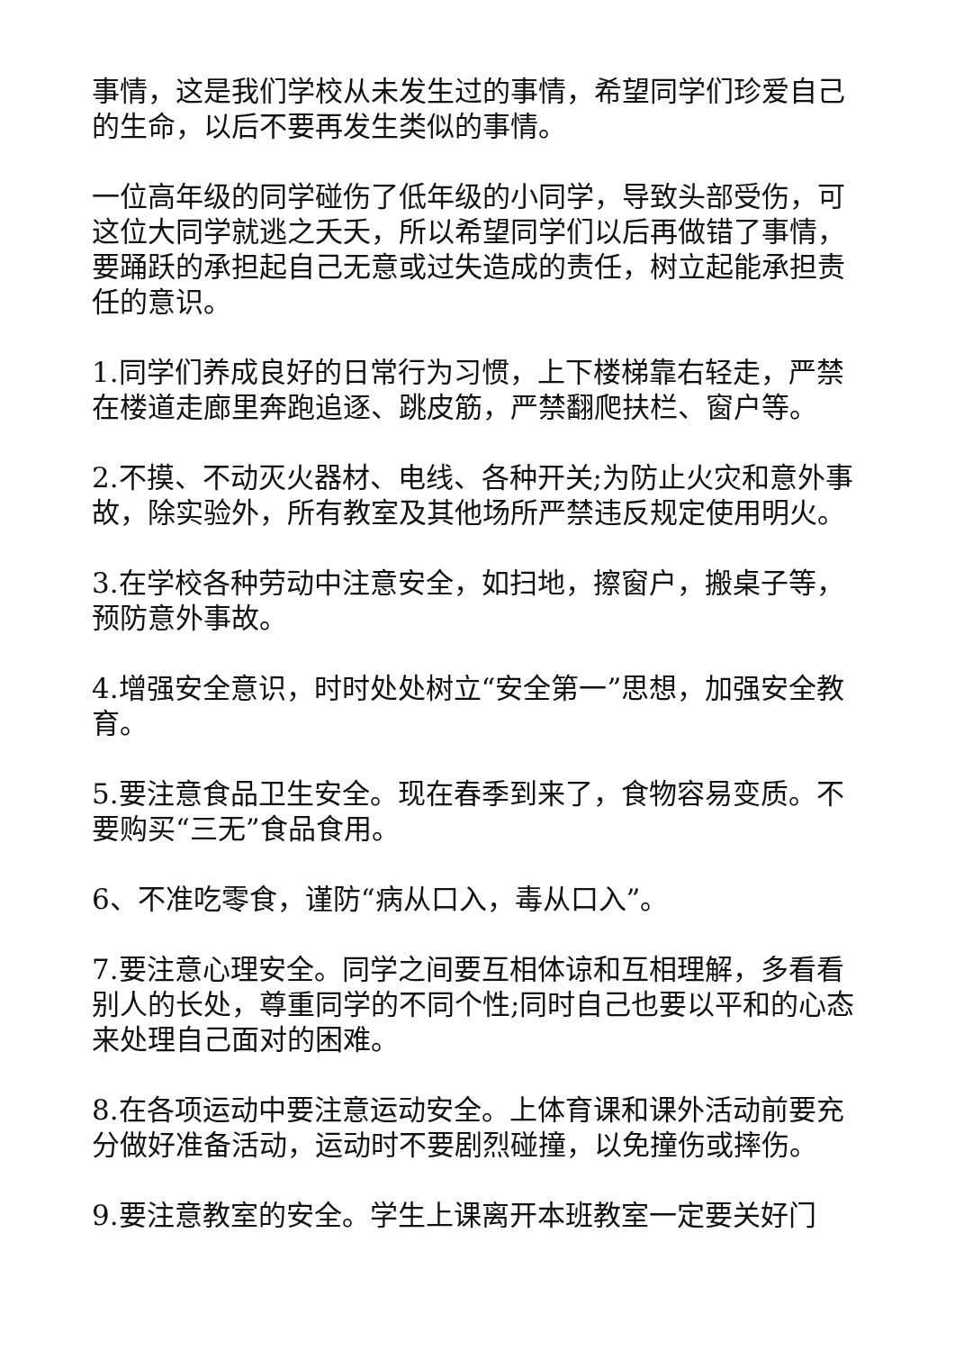事情，这是我们学校从未发生过的事情，希望同学们珍爱自己的生命，以后不要再发生类似的事情。
一位高年级的同学碰伤了低年级的小同学，导致头部受伤，可这位大同学就逃之夭夭，所以希望同学们以后再做错了事情，要踊跃的承担起自己无意或过失造成的责任，树立起能承担责任的意识。
1.同学们养成良好的日常行为习惯，上下楼梯靠右轻走，严禁在楼道走廊里奔跑追逐、跳皮筋，严禁翻爬扶栏、窗户等。
2.不摸、不动灭火器材、电线、各种开关;为防止火灾和意外事故，除实验外，所有教室及其他场所严禁违反规定使用明火。
3.在学校各种劳动中注意安全，如扫地，擦窗户，搬桌子等，预防意外事故。
4.增强安全意识，时时处处树立“安全第一”思想，加强安全教育。
5.要注意食品卫生安全。现在春季到来了，食物容易变质。不要购买“三无”食品食用。
6、不准吃零食，谨防“病从口入，毒从口入”。
7.要注意心理安全。同学之间要互相体谅和互相理解，多看看别人的长处，尊重同学的不同个性;同时自己也要以平和的心态来处理自己面对的困难。
8.在各项运动中要注意运动安全。上体育课和课外活动前要充分做好准备活动，运动时不要剧烈碰撞，以免撞伤或摔伤。
9.要注意教室的安全。学生上课离开本班教室一定要关好门